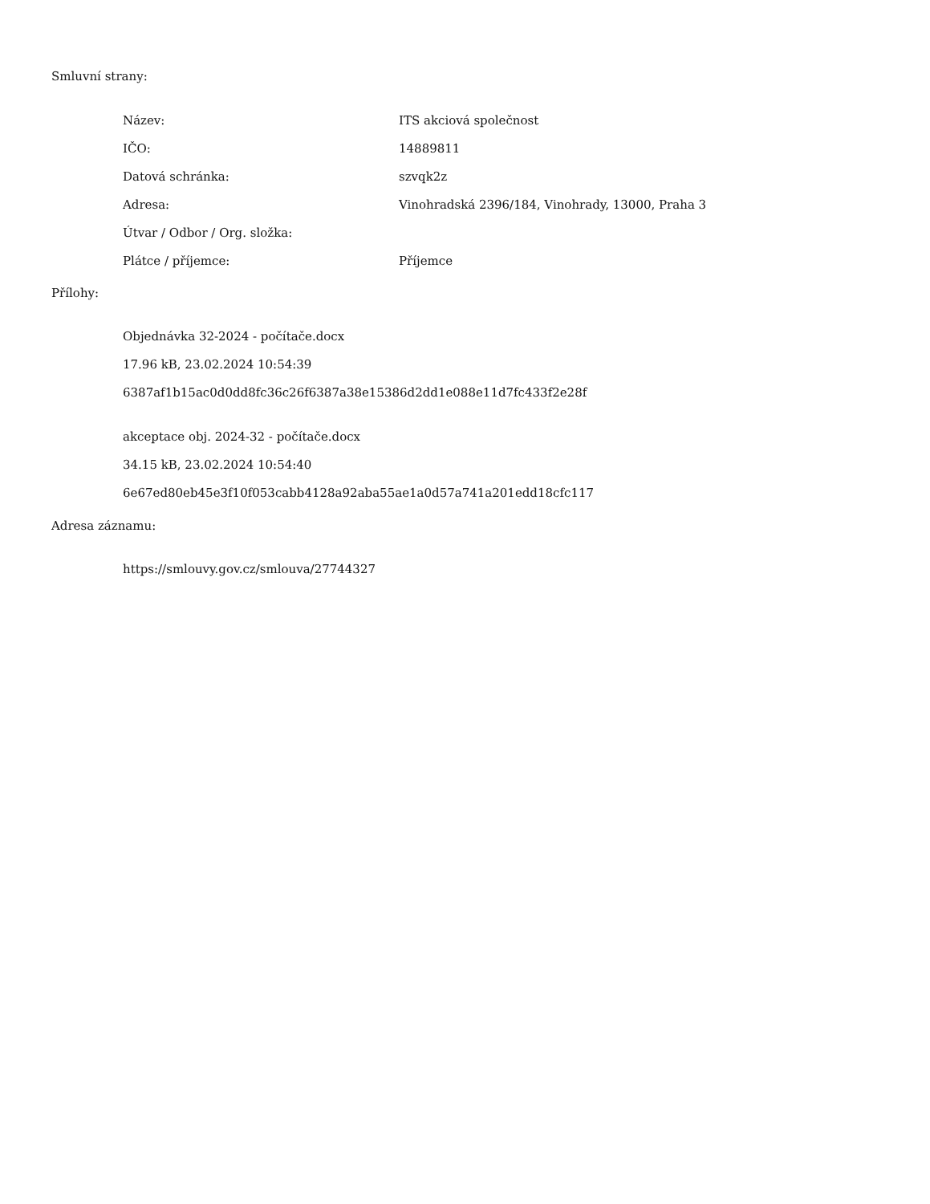Smluvní strany:
| Název: | ITS akciová společnost |
| IČO: | 14889811 |
| Datová schránka: | szvqk2z |
| Adresa: | Vinohradská 2396/184, Vinohrady, 13000, Praha 3 |
| Útvar / Odbor / Org. složka: | |
| Plátce / příjemce: | Příjemce |
Přílohy:
Objednávka 32-2024 - počítače.docx
17.96 kB, 23.02.2024 10:54:39
6387af1b15ac0d0dd8fc36c26f6387a38e15386d2dd1e088e11d7fc433f2e28f
akceptace obj. 2024-32 - počítače.docx
34.15 kB, 23.02.2024 10:54:40
6e67ed80eb45e3f10f053cabb4128a92aba55ae1a0d57a741a201edd18cfc117
Adresa záznamu:
https://smlouvy.gov.cz/smlouva/27744327